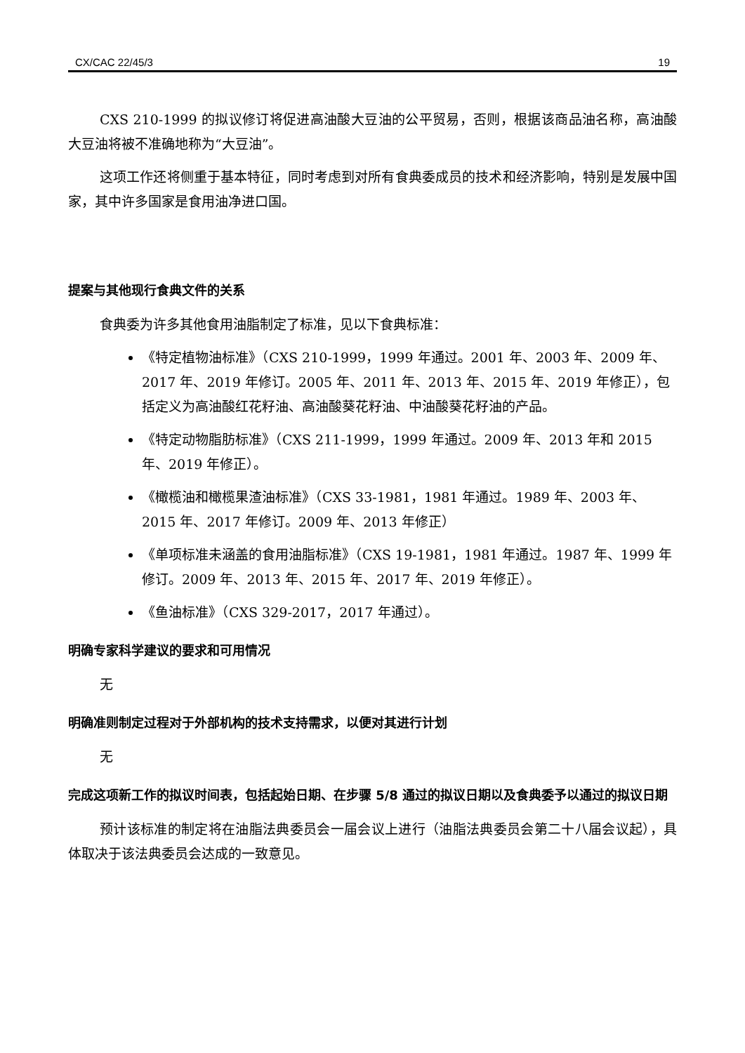CX/CAC 22/45/3 19
CXS 210-1999 的拟议修订将促进高油酸大豆油的公平贸易，否则，根据该商品油名称，高油酸大豆油将被不准确地称为“大豆油”。
这项工作还将侧重于基本特征，同时考虑到对所有食典委成员的技术和经济影响，特别是发展中国家，其中许多国家是食用油净进口国。
提案与其他现行食典文件的关系
食典委为许多其他食用油脂制定了标准，见以下食典标准：
《特定植物油标准》（CXS 210-1999，1999 年通过。2001 年、2003 年、2009 年、2017 年、2019 年修订。2005 年、2011 年、2013 年、2015 年、2019 年修正），包括定义为高油酸红花籽油、高油酸葵花籽油、中油酸葵花籽油的产品。
《特定动物脂肪标准》（CXS 211-1999，1999 年通过。2009 年、2013 年和 2015 年、2019 年修正）。
《橄榄油和橄榄果渣油标准》（CXS 33-1981，1981 年通过。1989 年、2003 年、2015 年、2017 年修订。2009 年、2013 年修正）
《单项标准未涵盖的食用油脂标准》（CXS 19-1981，1981 年通过。1987 年、1999 年修订。2009 年、2013 年、2015 年、2017 年、2019 年修正）。
《鱼油标准》（CXS 329-2017，2017 年通过）。
明确专家科学建议的要求和可用情况
无
明确准则制定过程对于外部机构的技术支持需求，以便对其进行计划
无
完成这项新工作的拟议时间表，包括起始日期、在步骤 5/8 通过的拟议日期以及食典委予以通过的拟议日期
预计该标准的制定将在油脂法典委员会一届会议上进行（油脂法典委员会第二十八届会议起），具体取决于该法典委员会达成的一致意见。